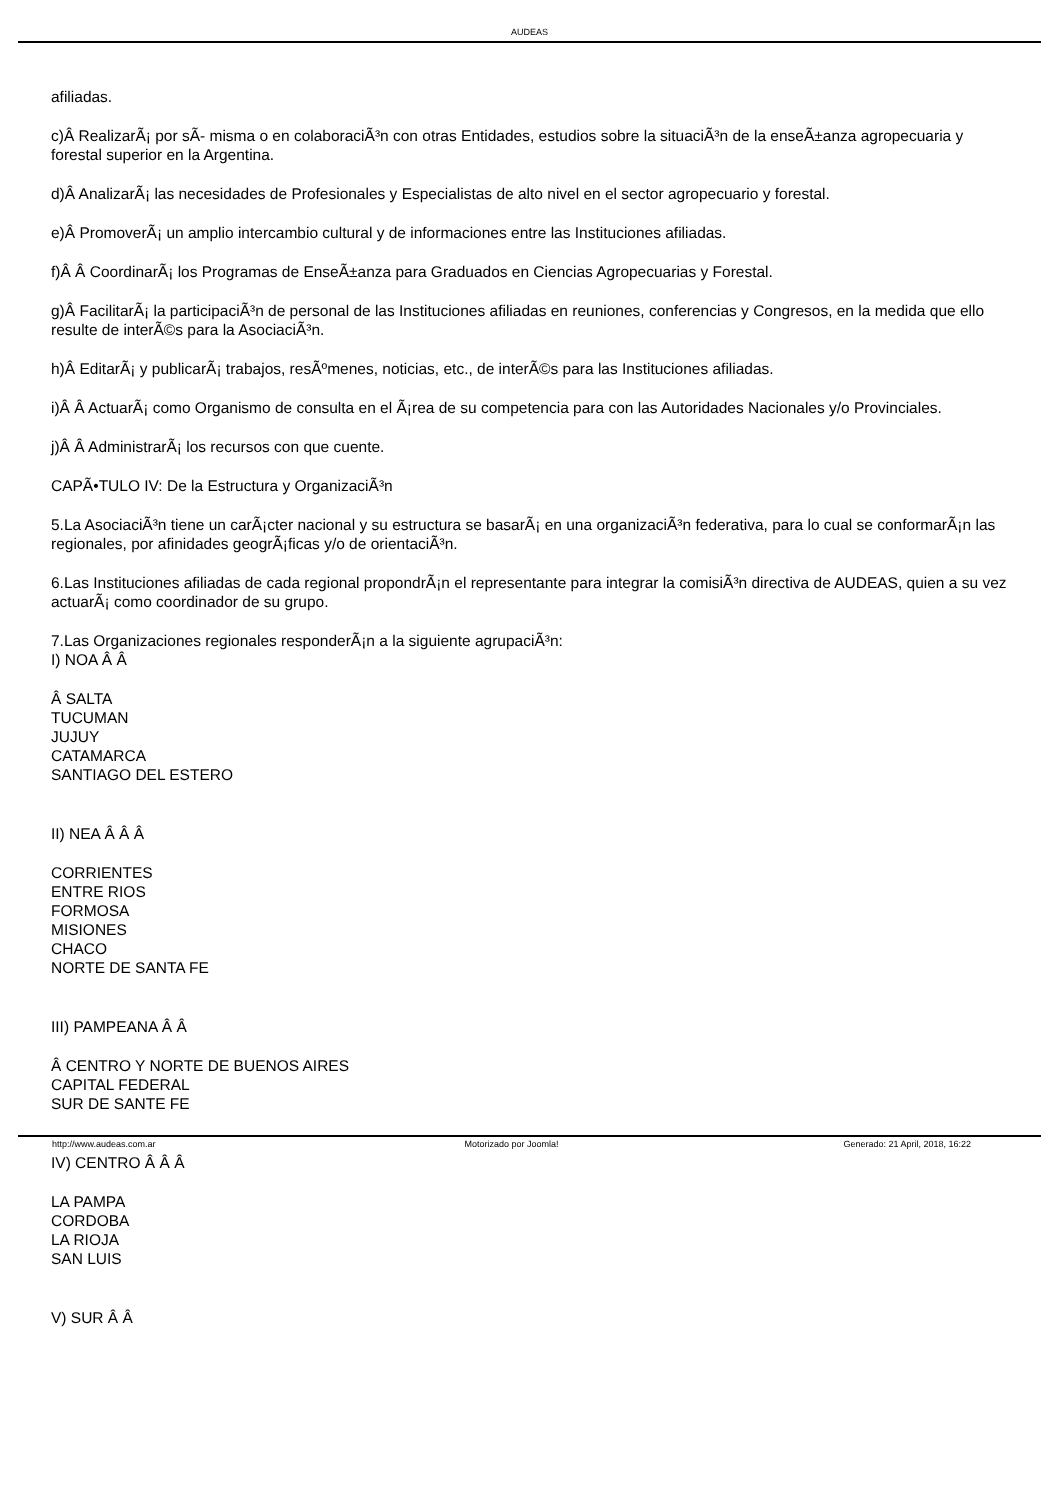AUDEAS
afiliadas.
c)Â RealizarÃ¡ por sÃ- misma o en colaboraciÃ³n con otras Entidades, estudios sobre la situaciÃ³n de la enseÃ±anza agropecuaria y forestal superior en la Argentina.
d)Â AnalizarÃ¡ las necesidades de Profesionales y Especialistas de alto nivel en el sector agropecuario y forestal.
e)Â PromoverÃ¡ un amplio intercambio cultural y de informaciones entre las Instituciones afiliadas.
f)Â Â CoordinarÃ¡ los Programas de EnseÃ±anza para Graduados en Ciencias Agropecuarias y Forestal.
g)Â FacilitarÃ¡ la participaciÃ³n de personal de las Instituciones afiliadas en reuniones, conferencias y Congresos, en la medida que ello resulte de interÃ©s para la AsociaciÃ³n.
h)Â EditarÃ¡ y publicarÃ¡ trabajos, resÃºmenes, noticias, etc., de interÃ©s para las Instituciones afiliadas.
i)Â Â ActuarÃ¡ como Organismo de consulta en el Ã¡rea de su competencia para con las Autoridades Nacionales y/o Provinciales.
j)Â Â AdministrarÃ¡ los recursos con que cuente.
CAPÃ•TULO IV: De la Estructura y OrganizaciÃ³n
5.La AsociaciÃ³n tiene un carÃ¡cter nacional y su estructura se basarÃ¡ en una organizaciÃ³n federativa, para lo cual se conformarÃ¡n las regionales, por afinidades geogrÃ¡ficas y/o de orientaciÃ³n.
6.Las Instituciones afiliadas de cada regional propondrÃ¡n el representante para integrar la comisiÃ³n directiva de AUDEAS, quien a su vez actuarÃ¡ como coordinador de su grupo.
7.Las Organizaciones regionales responderÃ¡n a la siguiente agrupaciÃ³n:
I) NOA Â Â
Â SALTA
TUCUMAN
JUJUY
CATAMARCA
SANTIAGO DEL ESTERO
II) NEA Â Â Â
CORRIENTES
ENTRE RIOS
FORMOSA
MISIONES
CHACO
NORTE DE SANTA FE
III) PAMPEANA Â Â
Â CENTRO Y NORTE DE BUENOS AIRES
CAPITAL FEDERAL
SUR DE SANTE FE
IV) CENTRO Â Â Â
LA PAMPA
CORDOBA
LA RIOJA
SAN LUIS
V) SUR Â Â
http://www.audeas.com.ar Motorizado por Joomla! Generado: 21 April, 2018, 16:22